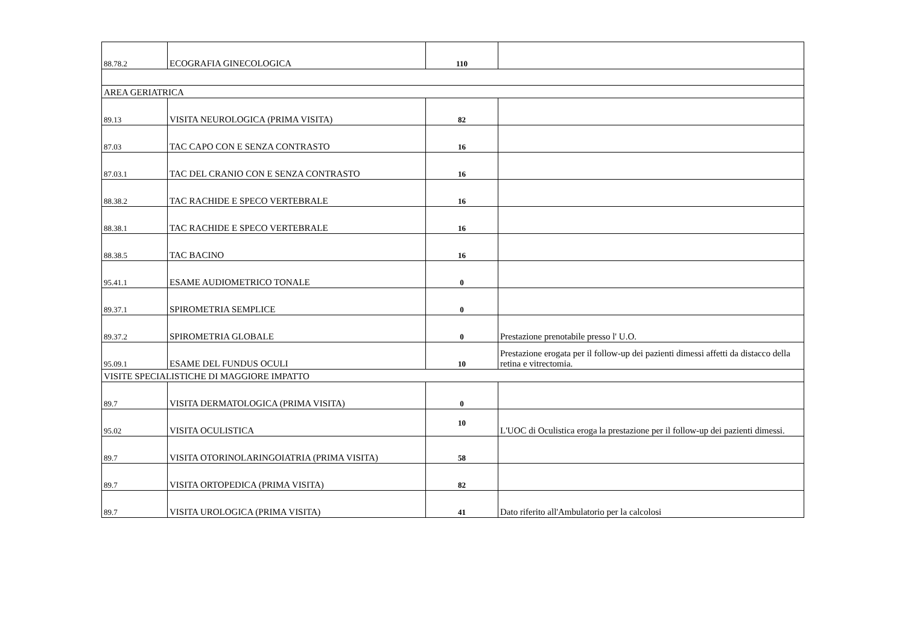| 88.78.2 | ECOGRAFIA GINECOLOGICA | 110 | |
| AREA GERIATRICA | | | |
| 89.13 | VISITA NEUROLOGICA (PRIMA VISITA) | 82 | |
| 87.03 | TAC CAPO CON E SENZA CONTRASTO | 16 | |
| 87.03.1 | TAC DEL CRANIO CON E SENZA CONTRASTO | 16 | |
| 88.38.2 | TAC RACHIDE E SPECO VERTEBRALE | 16 | |
| 88.38.1 | TAC RACHIDE E SPECO VERTEBRALE | 16 | |
| 88.38.5 | TAC BACINO | 16 | |
| 95.41.1 | ESAME AUDIOMETRICO TONALE | 0 | |
| 89.37.1 | SPIROMETRIA SEMPLICE | 0 | |
| 89.37.2 | SPIROMETRIA GLOBALE | 0 | Prestazione prenotabile presso l' U.O. |
| 95.09.1 | ESAME DEL FUNDUS OCULI | 10 | Prestazione erogata per il follow-up dei pazienti dimessi affetti da distacco della retina e vitrectomia. |
| VISITE SPECIALISTICHE DI MAGGIORE IMPATTO | | | |
| 89.7 | VISITA DERMATOLOGICA (PRIMA VISITA) | 0 | |
| 95.02 | VISITA OCULISTICA | 10 | L'UOC di Oculistica eroga la prestazione per il follow-up dei pazienti dimessi. |
| 89.7 | VISITA OTORINOLARINGOIATRIA (PRIMA VISITA) | 58 | |
| 89.7 | VISITA ORTOPEDICA (PRIMA VISITA) | 82 | |
| 89.7 | VISITA UROLOGICA (PRIMA VISITA) | 41 | Dato riferito all'Ambulatorio per la calcolosi |